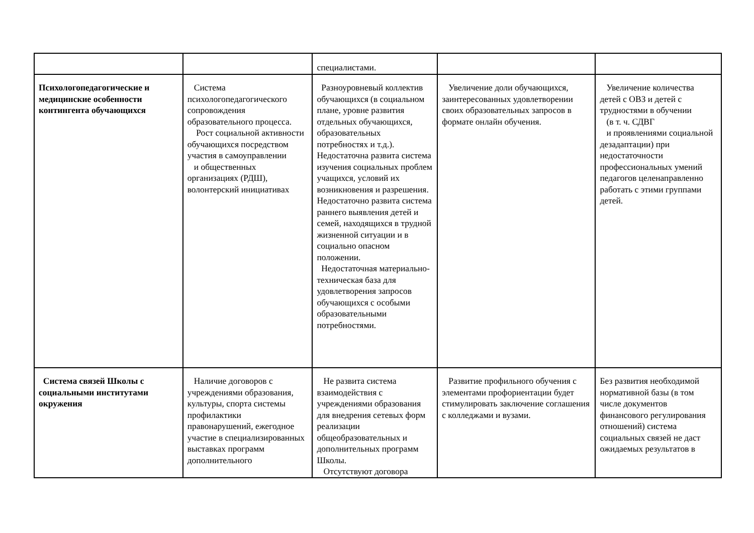| | | специалистами. | | |
| Психологопедагогические и медицинские особенности контингента обучающихся | Система психологопедагогического сопровождения образовательного процесса. Рост социальной активности обучающихся посредством участия в самоуправлении и общественных организациях (РДШ), волонтерский инициативах | Разноуровневый коллектив обучающихся (в социальном плане, уровне развития отдельных обучающихся, образовательных потребностях и т.д.). Недостаточна развита система изучения социальных проблем учащихся, условий их возникновения и разрешения. Недостаточно развита система раннего выявления детей и семей, находящихся в трудной жизненной ситуации и в социально опасном положении. Недостаточная материально-техническая база для удовлетворения запросов обучающихся с особыми образовательными потребностями. | Увеличение доли обучающихся, заинтересованных удовлетворении своих образовательных запросов в формате онлайн обучения. | Увеличение количества детей с ОВЗ и детей с трудностями в обучении (в т. ч. СДВГ и проявлениями социальной дезадаптации) при недостаточности профессиональных умений педагогов целенаправленно работать с этими группами детей. |
| Система связей Школы с социальными институтами окружения | Наличие договоров с учреждениями образования, культуры, спорта системы профилактики правонарушений, ежегодное участие в специализированных выставках программ дополнительного | Не развита система взаимодействия с учреждениями образования для внедрения сетевых форм реализации общеобразовательных и дополнительных программ Школы. Отсутствуют договора | Развитие профильного обучения с элементами профориентации будет стимулировать заключение соглашения с колледжами и вузами. | Без развития необходимой нормативной базы (в том числе документов финансового регулирования отношений) система социальных связей не даст ожидаемых результатов в |